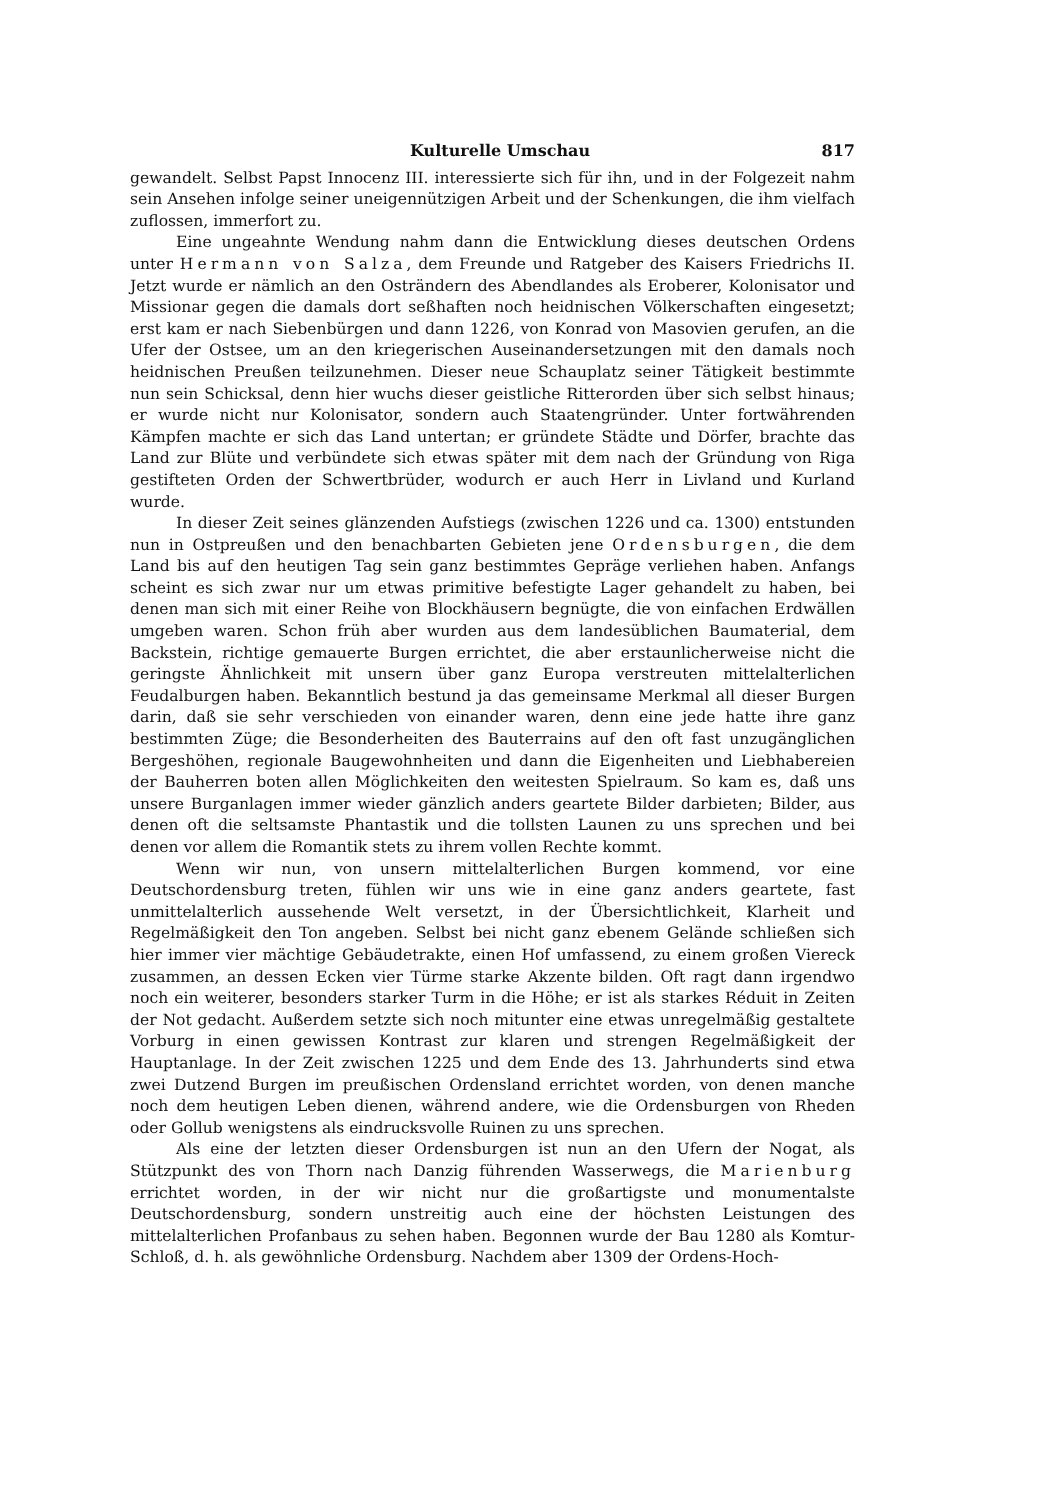Kulturelle Umschau 817
gewandelt. Selbst Papst Innocenz III. interessierte sich für ihn, und in der Folgezeit nahm sein Ansehen infolge seiner uneigennützigen Arbeit und der Schenkungen, die ihm vielfach zuflossen, immerfort zu.
Eine ungeahnte Wendung nahm dann die Entwicklung dieses deutschen Ordens unter Hermann von Salza, dem Freunde und Ratgeber des Kaisers Friedrichs II. Jetzt wurde er nämlich an den Osträndern des Abendlandes als Eroberer, Kolonisator und Missionar gegen die damals dort seßhaften noch heidnischen Völkerschaften eingesetzt; erst kam er nach Siebenbürgen und dann 1226, von Konrad von Masovien gerufen, an die Ufer der Ostsee, um an den kriegerischen Auseinandersetzungen mit den damals noch heidnischen Preußen teilzunehmen. Dieser neue Schauplatz seiner Tätigkeit bestimmte nun sein Schicksal, denn hier wuchs dieser geistliche Ritterorden über sich selbst hinaus; er wurde nicht nur Kolonisator, sondern auch Staatengründer. Unter fortwährenden Kämpfen machte er sich das Land untertan; er gründete Städte und Dörfer, brachte das Land zur Blüte und verbündete sich etwas später mit dem nach der Gründung von Riga gestifteten Orden der Schwertbrüder, wodurch er auch Herr in Livland und Kurland wurde.
In dieser Zeit seines glänzenden Aufstiegs (zwischen 1226 und ca. 1300) entstunden nun in Ostpreußen und den benachbarten Gebieten jene Ordensburgen, die dem Land bis auf den heutigen Tag sein ganz bestimmtes Gepräge verliehen haben. Anfangs scheint es sich zwar nur um etwas primitive befestigte Lager gehandelt zu haben, bei denen man sich mit einer Reihe von Blockhäusern begnügte, die von einfachen Erdwällen umgeben waren. Schon früh aber wurden aus dem landesüblichen Baumaterial, dem Backstein, richtige gemauerte Burgen errichtet, die aber erstaunlicherweise nicht die geringste Ähnlichkeit mit unsern über ganz Europa verstreuten mittelalterlichen Feudalburgen haben. Bekanntlich bestund ja das gemeinsame Merkmal all dieser Burgen darin, daß sie sehr verschieden von einander waren, denn eine jede hatte ihre ganz bestimmten Züge; die Besonderheiten des Bauterrains auf den oft fast unzugänglichen Bergeshöhen, regionale Baugewohnheiten und dann die Eigenheiten und Liebhabereien der Bauherren boten allen Möglichkeiten den weitesten Spielraum. So kam es, daß uns unsere Burganlagen immer wieder gänzlich anders geartete Bilder darbieten; Bilder, aus denen oft die seltsamste Phantastik und die tollsten Launen zu uns sprechen und bei denen vor allem die Romantik stets zu ihrem vollen Rechte kommt.
Wenn wir nun, von unsern mittelalterlichen Burgen kommend, vor eine Deutschordensburg treten, fühlen wir uns wie in eine ganz anders geartete, fast unmittelalterlich aussehende Welt versetzt, in der Übersichtlichkeit, Klarheit und Regelmäßigkeit den Ton angeben. Selbst bei nicht ganz ebenem Gelände schließen sich hier immer vier mächtige Gebäudetrakte, einen Hof umfassend, zu einem großen Viereck zusammen, an dessen Ecken vier Türme starke Akzente bilden. Oft ragt dann irgendwo noch ein weiterer, besonders starker Turm in die Höhe; er ist als starkes Réduit in Zeiten der Not gedacht. Außerdem setzte sich noch mitunter eine etwas unregelmäßig gestaltete Vorburg in einen gewissen Kontrast zur klaren und strengen Regelmäßigkeit der Hauptanlage. In der Zeit zwischen 1225 und dem Ende des 13. Jahrhunderts sind etwa zwei Dutzend Burgen im preußischen Ordensland errichtet worden, von denen manche noch dem heutigen Leben dienen, während andere, wie die Ordensburgen von Rheden oder Gollub wenigstens als eindrucksvolle Ruinen zu uns sprechen.
Als eine der letzten dieser Ordensburgen ist nun an den Ufern der Nogat, als Stützpunkt des von Thorn nach Danzig führenden Wasserwegs, die Marienburg errichtet worden, in der wir nicht nur die großartigste und monumentalste Deutschordensburg, sondern unstreitig auch eine der höchsten Leistungen des mittelalterlichen Profanbaus zu sehen haben. Begonnen wurde der Bau 1280 als Komtur-Schloß, d. h. als gewöhnliche Ordensburg. Nachdem aber 1309 der Ordens-Hoch-